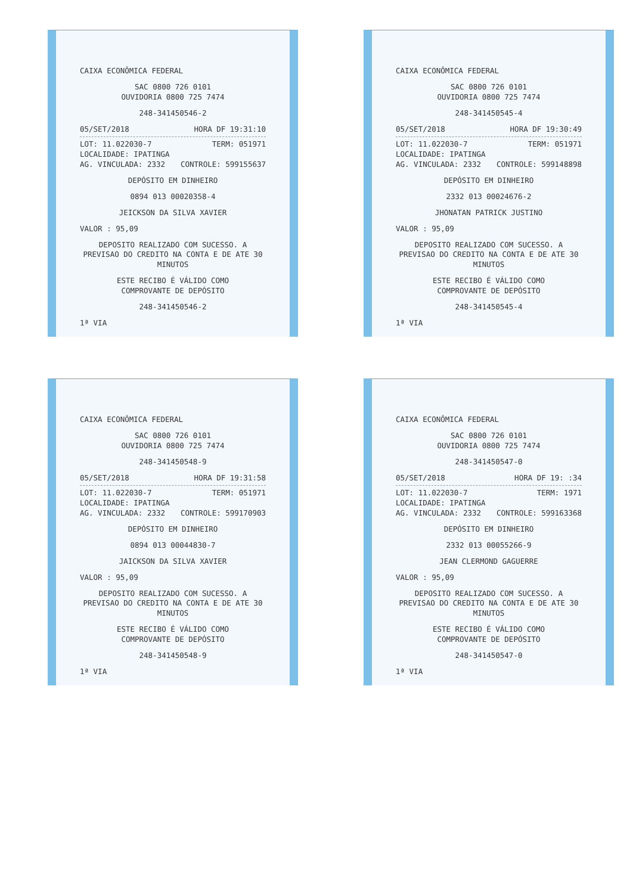CAIXA ECONÔMICA FEDERAL
SAC 0800 726 0101
OUVIDORIA 0800 725 7474
248-341450546-2
05/SET/2018 HORA DF 19:31:10
LOT: 11.022030-7 TERM: 051971
LOCALIDADE: IPATINGA
AG. VINCULADA: 2332 CONTROLE: 599155637
DEPÓSITO EM DINHEIRO
0894 013 00020358-4
JEICKSON DA SILVA XAVIER
VALOR : 95,09
DEPOSITO REALIZADO COM SUCESSO. A PREVISAO DO CREDITO NA CONTA E DE ATE 30 MINUTOS
ESTE RECIBO É VÁLIDO COMO
COMPROVANTE DE DEPÓSITO
248-341450546-2
1ª VIA
CAIXA ECONÔMICA FEDERAL
SAC 0800 726 0101
OUVIDORIA 0800 725 7474
248-341450545-4
05/SET/2018 HORA DF 19:30:49
LOT: 11.022030-7 TERM: 051971
LOCALIDADE: IPATINGA
AG. VINCULADA: 2332 CONTROLE: 599148898
DEPÓSITO EM DINHEIRO
2332 013 00024676-2
JHONATAN PATRICK JUSTINO
VALOR : 95,09
DEPOSITO REALIZADO COM SUCESSO. A PREVISAO DO CREDITO NA CONTA E DE ATE 30 MINUTOS
ESTE RECIBO É VÁLIDO COMO
COMPROVANTE DE DEPÓSITO
248-341450545-4
1ª VIA
CAIXA ECONÔMICA FEDERAL
SAC 0800 726 0101
OUVIDORIA 0800 725 7474
248-341450548-9
05/SET/2018 HORA DF 19:31:58
LOT: 11.022030-7 TERM: 051971
LOCALIDADE: IPATINGA
AG. VINCULADA: 2332 CONTROLE: 599170903
DEPÓSITO EM DINHEIRO
0894 013 00044830-7
JAICKSON DA SILVA XAVIER
VALOR : 95,09
DEPOSITO REALIZADO COM SUCESSO. A PREVISAO DO CREDITO NA CONTA E DE ATE 30 MINUTOS
ESTE RECIBO É VÁLIDO COMO
COMPROVANTE DE DEPÓSITO
248-341450548-9
1ª VIA
CAIXA ECONÔMICA FEDERAL
SAC 0800 726 0101
OUVIDORIA 0800 725 7474
248-341450547-0
05/SET/2018 HORA DF 19: :34
LOT: 11.022030-7 TERM: 1971
LOCALIDADE: IPATINGA
AG. VINCULADA: 2332 CONTROLE: 599163368
DEPÓSITO EM DINHEIRO
2332 013 00055266-9
JEAN CLERMOND GAGUERRE
VALOR : 95,09
DEPOSITO REALIZADO COM SUCESSO. A PREVISAO DO CREDITO NA CONTA E DE ATE 30 MINUTOS
ESTE RECIBO É VÁLIDO COMO
COMPROVANTE DE DEPÓSITO
248-341450547-0
1ª VIA